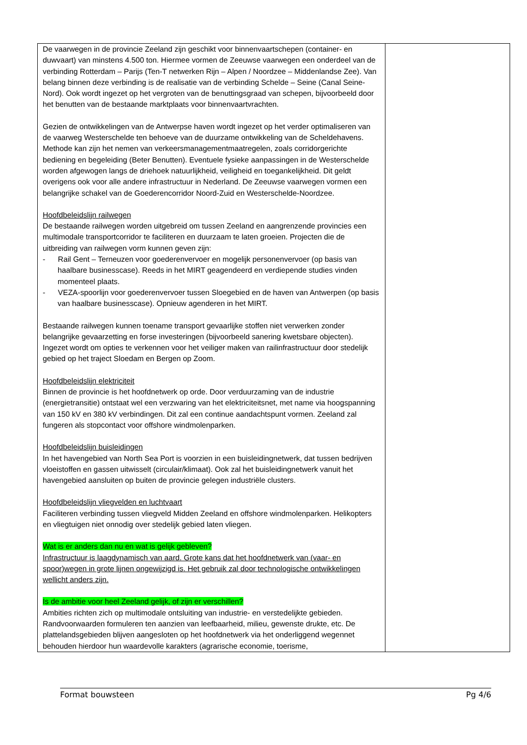| De vaarwegen in de provincie Zeeland zijn geschikt voor binnenvaartschepen (container- en duwvaart) van minstens 4.500 ton. Hiermee vormen de Zeeuwse vaarwegen een onderdeel van de verbinding Rotterdam – Parijs (Ten-T netwerken Rijn – Alpen / Noordzee – Middenlandse Zee). Van belang binnen deze verbinding is de realisatie van de verbinding Schelde – Seine (Canal Seine-Nord). Ook wordt ingezet op het vergroten van de benuttingsgraad van schepen, bijvoorbeeld door het benutten van de bestaande marktplaats voor binnenvaartvrachten. Gezien de ontwikkelingen van de Antwerpse haven wordt ingezet op het verder optimaliseren van de vaarweg Westerschelde ten behoeve van de duurzame ontwikkeling van de Scheldehavens. Methode kan zijn het nemen van verkeersmanagementmaatregelen, zoals corridorgerichte bediening en begeleiding (Beter Benutten). Eventuele fysieke aanpassingen in de Westerschelde worden afgewogen langs de driehoek natuurlijkheid, veiligheid en toegankelijkheid. Dit geldt overigens ook voor alle andere infrastructuur in Nederland. De Zeeuwse vaarwegen vormen een belangrijke schakel van de Goederencorridor Noord-Zuid en Westerschelde-Noordzee. Hoofdbeleidslijn railwegen De bestaande railwegen worden uitgebreid om tussen Zeeland en aangrenzende provincies een multimodale transportcorridor te faciliteren en duurzaam te laten groeien. Projecten die de uitbreiding van railwegen vorm kunnen geven zijn: - Rail Gent – Terneuzen voor goederenvervoer en mogelijk personenvervoer (op basis van haalbare businesscase). Reeds in het MIRT geagendeerd en verdiepende studies vinden momenteel plaats. - VEZA-spoorlijn voor goederenvervoer tussen Sloegebied en de haven van Antwerpen (op basis van haalbare businesscase). Opnieuw agenderen in het MIRT. Bestaande railwegen kunnen toename transport gevaarlijke stoffen niet verwerken zonder belangrijke gevaarzetting en forse investeringen (bijvoorbeeld sanering kwetsbare objecten). Ingezet wordt om opties te verkennen voor het veiliger maken van railinfrastructuur door stedelijk gebied op het traject Sloedam en Bergen op Zoom. Hoofdbeleidslijn elektriciteit Binnen de provincie is het hoofdnetwerk op orde. Door verduurzaming van de industrie (energietransitie) ontstaat wel een verzwaring van het elektriciteitsnet, met name via hoogspanning van 150 kV en 380 kV verbindingen. Dit zal een continue aandachtspunt vormen. Zeeland zal fungeren als stopcontact voor offshore windmolenparken. Hoofdbeleidslijn buisleidingen In het havengebied van North Sea Port is voorzien in een buisleidingnetwerk, dat tussen bedrijven vloeistoffen en gassen uitwisselt (circulair/klimaat). Ook zal het buisleidingnetwerk vanuit het havengebied aansluiten op buiten de provincie gelegen industriële clusters. Hoofdbeleidslijn vliegvelden en luchtvaart Faciliteren verbinding tussen vliegveld Midden Zeeland en offshore windmolenparken. Helikopters en vliegtuigen niet onnodig over stedelijk gebied laten vliegen. Wat is er anders dan nu en wat is gelijk gebleven? Infrastructuur is laagdynamisch van aard. Grote kans dat het hoofdnetwerk van (vaar- en spoor)wegen in grote lijnen ongewijzigd is. Het gebruik zal door technologische ontwikkelingen wellicht anders zijn. Is de ambitie voor heel Zeeland gelijk, of zijn er verschillen? Ambities richten zich op multimodale ontsluiting van industrie- en verstedelijkte gebieden. Randvoorwaarden formuleren ten aanzien van leefbaarheid, milieu, gewenste drukte, etc. De plattelandsgebieden blijven aangesloten op het hoofdnetwerk via het onderliggend wegennet behouden hierdoor hun waardevolle karakters (agrarische economie, toerisme, | |
Format bouwsteen Pg 4/6